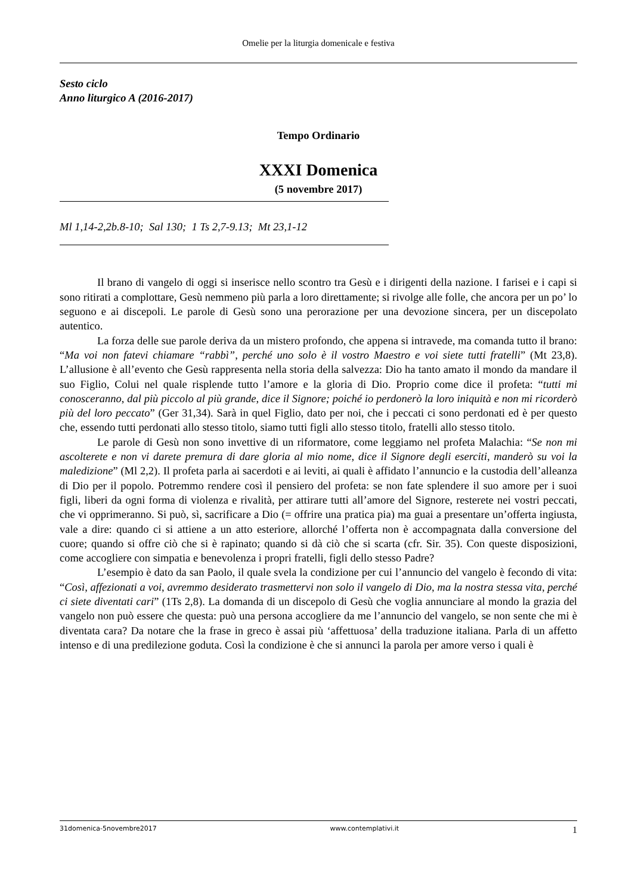Omelie per la liturgia domenicale e festiva
Sesto ciclo
Anno liturgico A (2016-2017)
Tempo Ordinario
XXXI Domenica
(5 novembre 2017)
Ml 1,14-2,2b.8-10; Sal 130; 1 Ts 2,7-9.13; Mt 23,1-12
Il brano di vangelo di oggi si inserisce nello scontro tra Gesù e i dirigenti della nazione. I farisei e i capi si sono ritirati a complottare, Gesù nemmeno più parla a loro direttamente; si rivolge alle folle, che ancora per un po’ lo seguono e ai discepoli. Le parole di Gesù sono una perorazione per una devozione sincera, per un discepolato autentico.
La forza delle sue parole deriva da un mistero profondo, che appena si intravede, ma comanda tutto il brano: “Ma voi non fatevi chiamare “rabbì”, perché uno solo è il vostro Maestro e voi siete tutti fratelli” (Mt 23,8). L’allusione è all’evento che Gesù rappresenta nella storia della salvezza: Dio ha tanto amato il mondo da mandare il suo Figlio, Colui nel quale risplende tutto l’amore e la gloria di Dio. Proprio come dice il profeta: “tutti mi conosceranno, dal più piccolo al più grande, dice il Signore; poiché io perdonerò la loro iniquità e non mi ricorderò più del loro peccato” (Ger 31,34). Sarà in quel Figlio, dato per noi, che i peccati ci sono perdonati ed è per questo che, essendo tutti perdonati allo stesso titolo, siamo tutti figli allo stesso titolo, fratelli allo stesso titolo.
Le parole di Gesù non sono invettive di un riformatore, come leggiamo nel profeta Malachia: “Se non mi ascolterete e non vi darete premura di dare gloria al mio nome, dice il Signore degli eserciti, manderò su voi la maledizione” (Ml 2,2). Il profeta parla ai sacerdoti e ai leviti, ai quali è affidato l’annuncio e la custodia dell’alleanza di Dio per il popolo. Potremmo rendere così il pensiero del profeta: se non fate splendere il suo amore per i suoi figli, liberi da ogni forma di violenza e rivalità, per attirare tutti all’amore del Signore, resterete nei vostri peccati, che vi opprimeranno. Si può, sì, sacrificare a Dio (= offrire una pratica pia) ma guai a presentare un’offerta ingiusta, vale a dire: quando ci si attiene a un atto esteriore, allorché l’offerta non è accompagnata dalla conversione del cuore; quando si offre ciò che si è rapinato; quando si dà ciò che si scarta (cfr. Sir. 35). Con queste disposizioni, come accogliere con simpatia e benevolenza i propri fratelli, figli dello stesso Padre?
L’esempio è dato da san Paolo, il quale svela la condizione per cui l’annuncio del vangelo è fecondo di vita: “Così, affezionati a voi, avremmo desiderato trasmettervi non solo il vangelo di Dio, ma la nostra stessa vita, perché ci siete diventati cari” (1Ts 2,8). La domanda di un discepolo di Gesù che voglia annunciare al mondo la grazia del vangelo non può essere che questa: può una persona accogliere da me l’annuncio del vangelo, se non sente che mi è diventata cara? Da notare che la frase in greco è assai più ‘affettuosa’ della traduzione italiana. Parla di un affetto intenso e di una predilezione goduta. Così la condizione è che si annunci la parola per amore verso i quali è
31domenica-5novembre2017 www.contemplativi.it 1